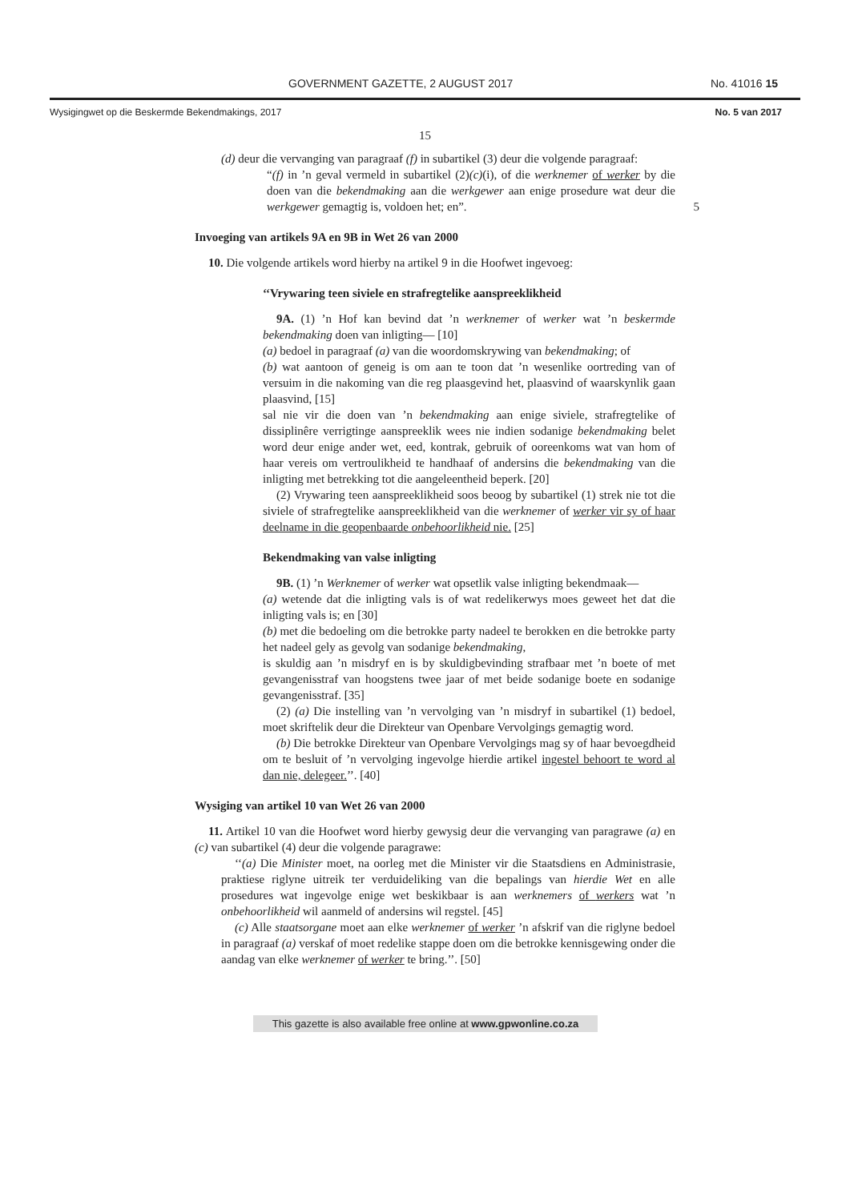GOVERNMENT GAZETTE, 2 AUGUST 2017 No. 41016 15
Wysigingwet op die Beskermde Bekendmakings, 2017 No. 5 van 2017
15
(d) deur die vervanging van paragraaf (f) in subartikel (3) deur die volgende paragraaf:
“(f) in ’n geval vermeld in subartikel (2)(c)(i), of die werknemer of werker by die doen van die bekendmaking aan die werkgewer aan enige prosedure wat deur die werkgewer gemagtig is, voldoen het; en”. 5
Invoeging van artikels 9A en 9B in Wet 26 van 2000
10. Die volgende artikels word hierby na artikel 9 in die Hoofwet ingevoeg:
‘‘Vrywaring teen siviele en strafregtelike aanspreeklikheid
9A. (1) ’n Hof kan bevind dat ’n werknemer of werker wat ’n beskermde bekendmaking doen van inligting— [10]
(a) bedoel in paragraaf (a) van die woordomskrywing van bekendmaking; of
(b) wat aantoon of geneig is om aan te toon dat ’n wesenlike oortreding van of versuim in die nakoming van die reg plaasgevind het, plaasvind of waarskynlik gaan plaasvind, [15]
sal nie vir die doen van ’n bekendmaking aan enige siviele, strafregtelike of dissiplinêre verrigtinge aanspreeklik wees nie indien sodanige bekendmaking belet word deur enige ander wet, eed, kontrak, gebruik of ooreenkoms wat van hom of haar vereis om vertroulikheid te handhaaf of andersins die bekendmaking van die inligting met betrekking tot die aangeleentheid beperk. [20]
(2) Vrywaring teen aanspreeklikheid soos beoog by subartikel (1) strek nie tot die siviele of strafregtelike aanspreeklikheid van die werknemer of werker vir sy of haar deelname in die geopenbaarde onbehoorlikheid nie. [25]
Bekendmaking van valse inligting
9B. (1) ’n Werknemer of werker wat opsetlik valse inligting bekendmaak—
(a) wetende dat die inligting vals is of wat redelikerwys moes geweet het dat die inligting vals is; en [30]
(b) met die bedoeling om die betrokke party nadeel te berokken en die betrokke party het nadeel gely as gevolg van sodanige bekendmaking,
is skuldig aan ’n misdryf en is by skuldigbevinding strafbaar met ’n boete of met gevangenisstraf van hoogstens twee jaar of met beide sodanige boete en sodanige gevangenisstraf. [35]
(2) (a) Die instelling van ’n vervolging van ’n misdryf in subartikel (1) bedoel, moet skriftelik deur die Direkteur van Openbare Vervolgings gemagtig word.
(b) Die betrokke Direkteur van Openbare Vervolgings mag sy of haar bevoegdheid om te besluit of ’n vervolging ingevolge hierdie artikel ingestel behoort te word al dan nie, delegeer.’’. [40]
Wysiging van artikel 10 van Wet 26 van 2000
11. Artikel 10 van die Hoofwet word hierby gewysig deur die vervanging van paragrawe (a) en (c) van subartikel (4) deur die volgende paragrawe:
‘‘(a) Die Minister moet, na oorleg met die Minister vir die Staatsdiens en Administrasie, praktiese riglyne uitreik ter verduideliking van die bepalings van hierdie Wet en alle prosedures wat ingevolge enige wet beskikbaar is aan werknemers of werkers wat ’n onbehoorlikheid wil aanmeld of andersins wil regstel. [45]
(c) Alle staatsorgane moet aan elke werknemer of werker ’n afskrif van die riglyne bedoel in paragraaf (a) verskaf of moet redelike stappe doen om die betrokke kennisgewing onder die aandag van elke werknemer of werker te bring.’’. [50]
This gazette is also available free online at www.gpwonline.co.za